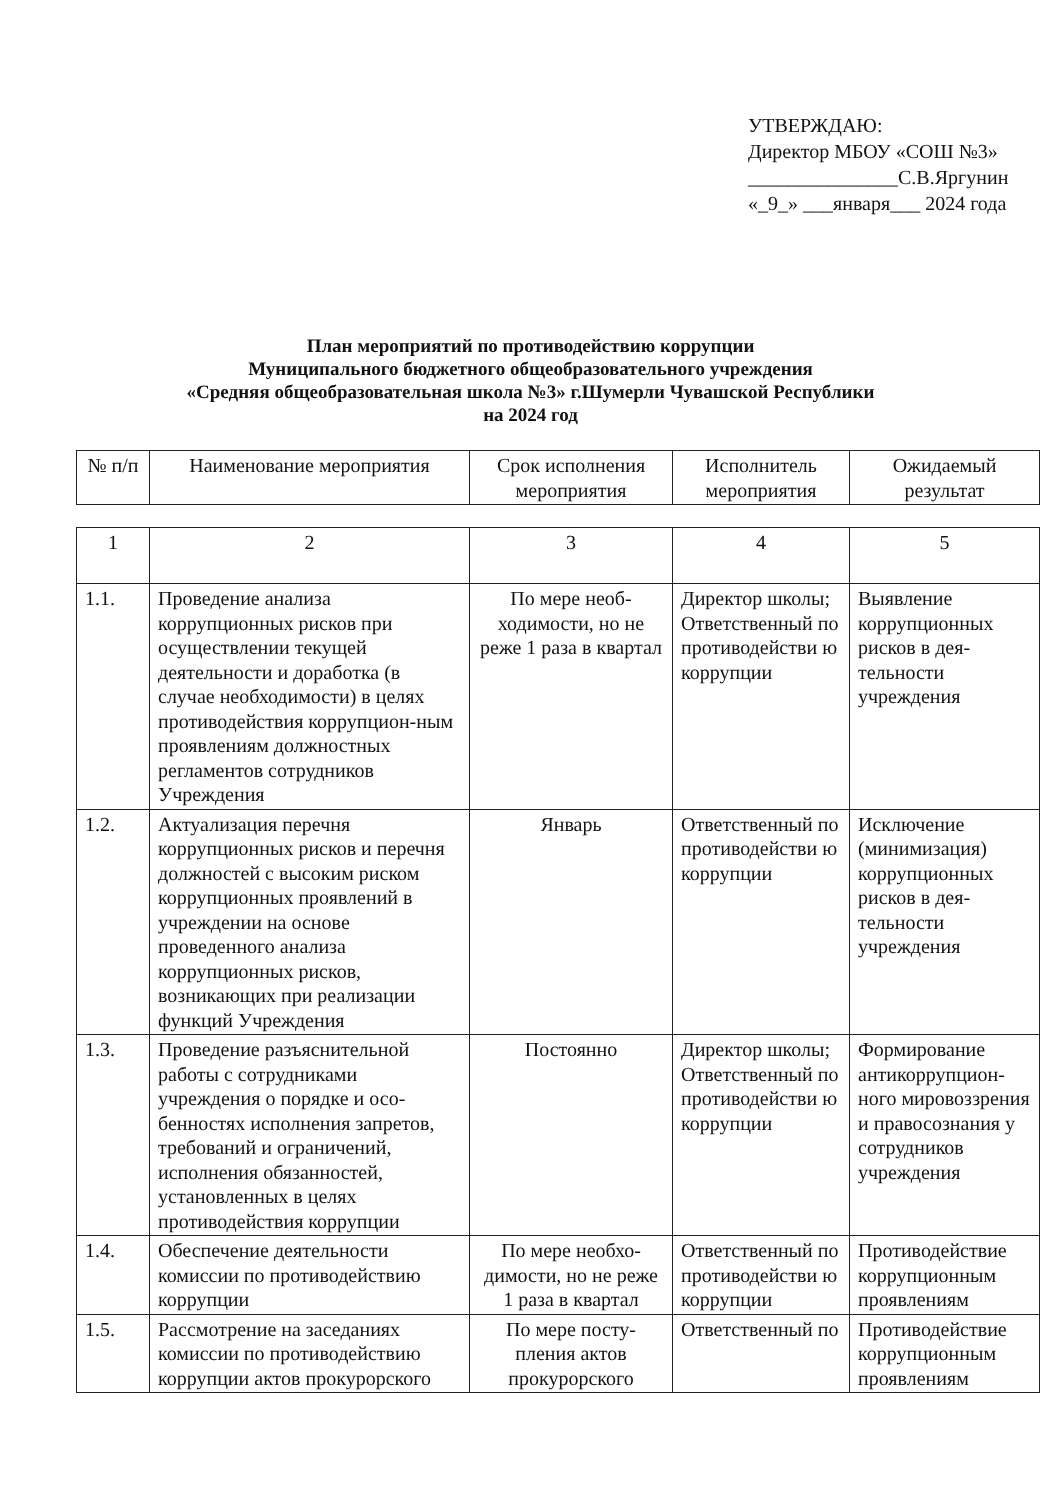УТВЕРЖДАЮ:
Директор МБОУ «СОШ №3»
_______________С.В.Яргунин
«_9_» ___января___ 2024 года
План мероприятий по противодействию коррупции
Муниципального бюджетного общеобразовательного учреждения
«Средняя общеобразовательная школа №3» г.Шумерли Чувашской Республики
на 2024 год
| № п/п | Наименование мероприятия | Срок исполнения мероприятия | Исполнитель мероприятия | Ожидаемый результат |
| --- | --- | --- | --- | --- |
| 1 | 2 | 3 | 4 | 5 |
| 1.1. | Проведение анализа коррупционных рисков при осуществлении текущей деятельности и доработка (в случае необходимости) в целях противодействия коррупцион-ным проявлениям должностных регламентов сотрудников Учреждения | По мере необ-ходимости, но не реже 1 раза в квартал | Директор школы; Ответственный по противодействи ю коррупции | Выявление коррупционных рисков в дея-тельности учреждения |
| 1.2. | Актуализация перечня коррупционных рисков и перечня должностей с высоким риском коррупционных проявлений в учреждении на основе проведенного анализа коррупционных рисков, возникающих при реализации функций Учреждения | Январь | Ответственный по противодействи ю коррупции | Исключение (минимизация) коррупционных рисков в дея-тельности учреждения |
| 1.3. | Проведение разъяснительной работы с сотрудниками учреждения о порядке и осо-бенностях исполнения запретов, требований и ограничений, исполнения обязанностей, установленных в целях противодействия коррупции | Постоянно | Директор школы; Ответственный по противодействи ю коррупции | Формирование антикоррупцион-ного мировоззрения и правосознания у сотрудников учреждения |
| 1.4. | Обеспечение деятельности комиссии по противодействию коррупции | По мере необхо-димости, но не реже 1 раза в квартал | Ответственный по противодействи ю коррупции | Противодействие коррупционным проявлениям |
| 1.5. | Рассмотрение на заседаниях комиссии по противодействию коррупции актов прокурорского | По мере посту-пления актов прокурорского | Ответственный по | Противодействие коррупционным проявлениям |